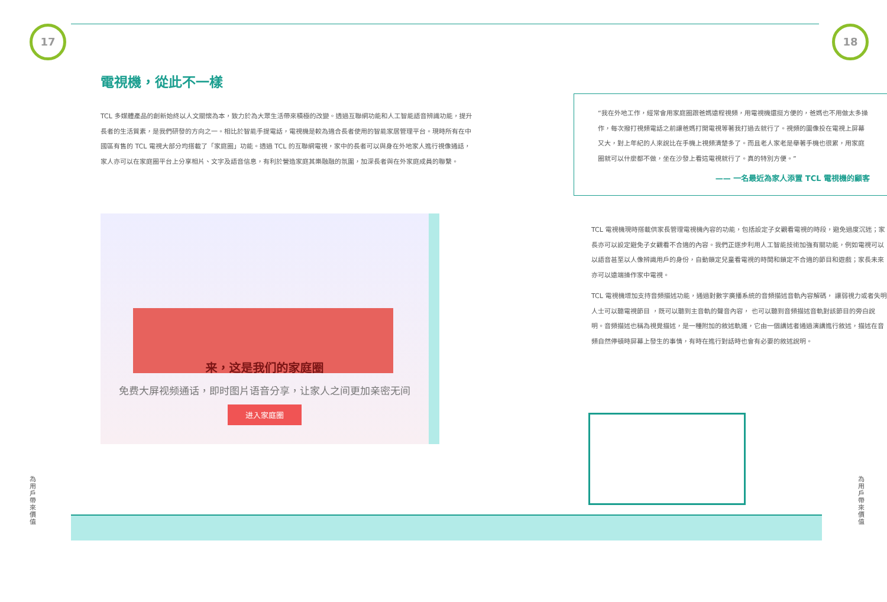17 18
為用戶帶來價值
為用戶帶來價值
電視機，從此不一樣
TCL 多媒體產品的創新始終以人文關懷為本，致力於為大眾生活帶來積極的改變。透過互聯網功能和人工智能語音辨識功能，提升長者的生活質素，是我們研發的方向之一。相比於智能手提電話，電視機是較為適合長者使用的智能家居管理平台。現時所有在中國區有售的 TCL 電視大部分均搭載了「家庭圈」功能。透過 TCL 的互聯網電視，家中的長者可以與身在外地家人進行視像通話，家人亦可以在家庭圈平台上分享相片、文字及語音信息，有利於營造家庭其樂融融的氛圍，加深長者與在外家庭成員的聯繫。
来，这是我们的家庭圈
免费大屏视频通话，即时图片语音分享，让家人之间更加亲密无间
进入家庭圈
“我在外地工作，經常會用家庭圈跟爸媽遠程視頻，用電視機還挺方便的，爸媽也不用做太多操作，每次撥打視頻電話之前讓爸媽打開電視等著我打過去就行了。視頻的圖像投在電視上屏幕又大，對上年紀的人來說比在手機上視頻清楚多了。而且老人家老是舉著手機也很累，用家庭圈就可以什麼都不做，坐在沙發上看這電視就行了。真的特別方便。”
—— 一名最近為家人添置 TCL 電視機的顧客
TCL 電視機現時搭載供家長管理電視機內容的功能，包括設定子女觀看電視的時段，避免過度沉迷；家長亦可以設定避免子女觀看不合適的內容。我們正逐步利用人工智能技術加強有關功能，例如電視可以以語音甚至以人像辨識用戶的身份，自動鎖定兒童看電視的時間和鎖定不合適的節目和遊戲；家長未來亦可以遠端操作家中電視。
TCL 電視機增加支持音頻描述功能，通過對數字廣播系統的音頻描述音軌內容解碼， 讓弱視力或者失明人士可以聽電視節目 ，既可以聽到主音軌的聲音內容， 也可以聽到音頻描述音軌對該節目的旁白說明。音頻描述也稱為視覺描述，是一種附加的敘述軌道，它由一個講述者通過演講進行敘述，描述在音頻自然停頓時屏幕上發生的事情，有時在進行對話時也會有必要的敘述說明。